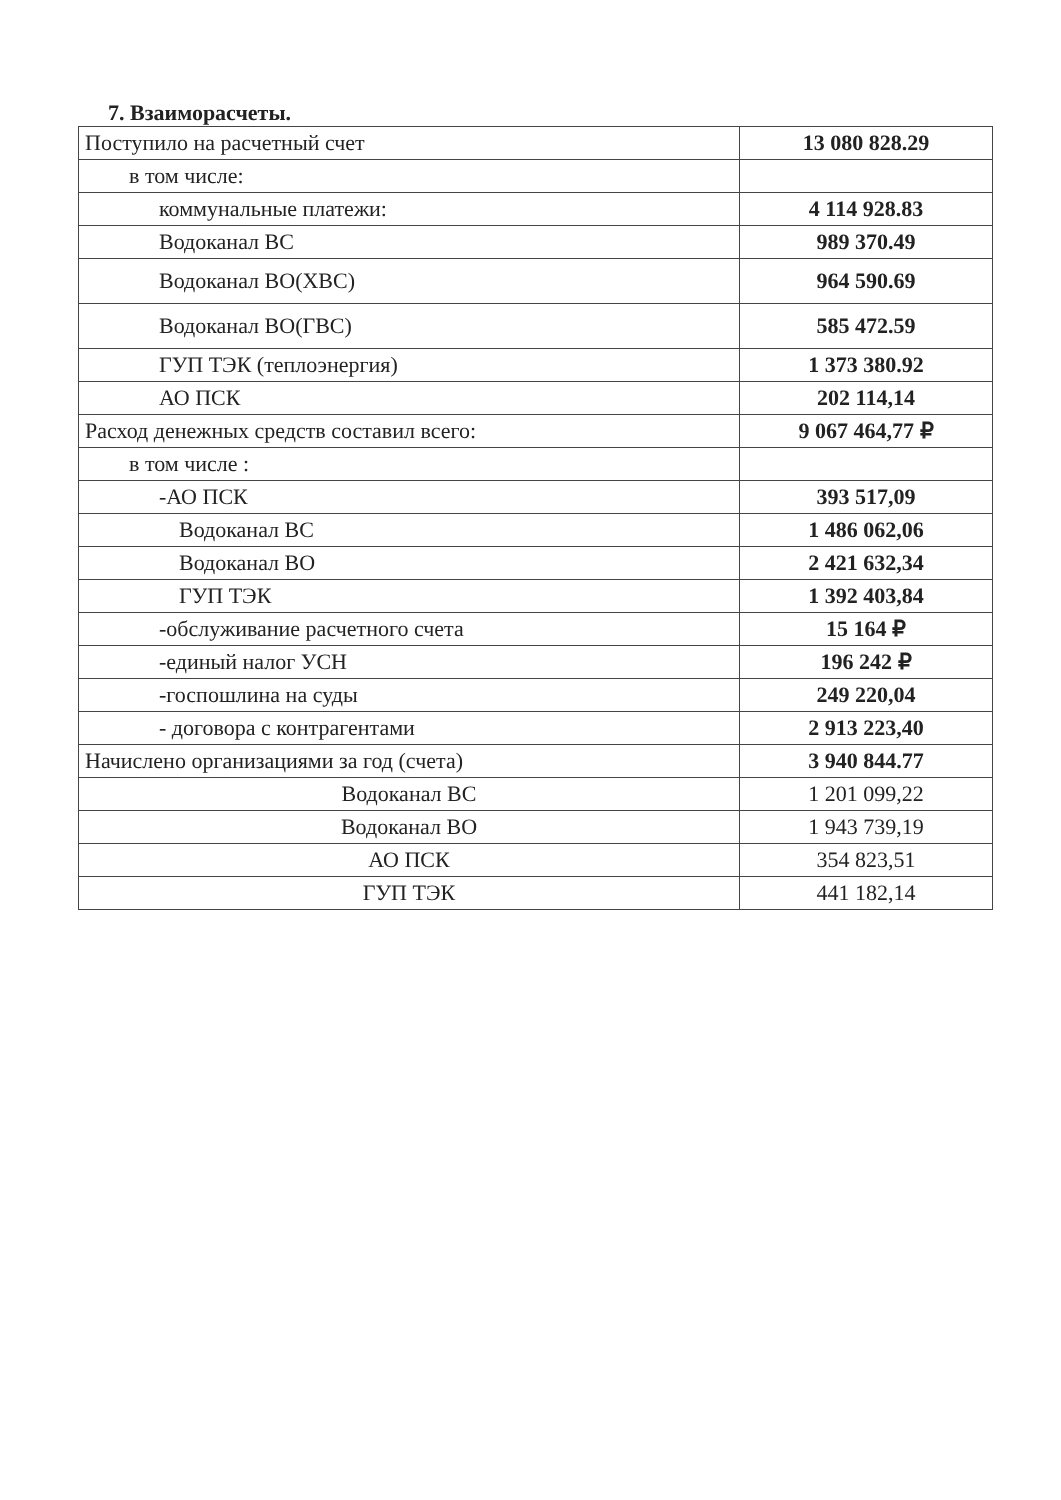7. Взаиморасчеты.
| Поступило на расчетный счет | 13 080 828.29 |
| в том числе: | |
| коммунальные платежи: | 4 114 928.83 |
| Водоканал ВС | 989 370.49 |
| Водоканал ВО(ХВС) | 964 590.69 |
| Водоканал ВО(ГВС) | 585 472.59 |
| ГУП ТЭК (теплоэнергия) | 1 373 380.92 |
| АО ПСК | 202 114,14 |
| Расход денежных средств составил всего: | 9 067 464,77 ₽ |
| в том числе : | |
| -АО ПСК | 393 517,09 |
| Водоканал ВС | 1 486 062,06 |
| Водоканал ВО | 2 421 632,34 |
| ГУП ТЭК | 1 392 403,84 |
| -обслуживание расчетного счета | 15 164 ₽ |
| -единый налог УСН | 196 242 ₽ |
| -госпошлина на суды | 249 220,04 |
| - договора с контрагентами | 2 913 223,40 |
| Начислено организациями за год (счета) | 3 940 844.77 |
| Водоканал ВС | 1 201 099,22 |
| Водоканал ВО | 1 943 739,19 |
| АО ПСК | 354 823,51 |
| ГУП ТЭК | 441 182,14 |